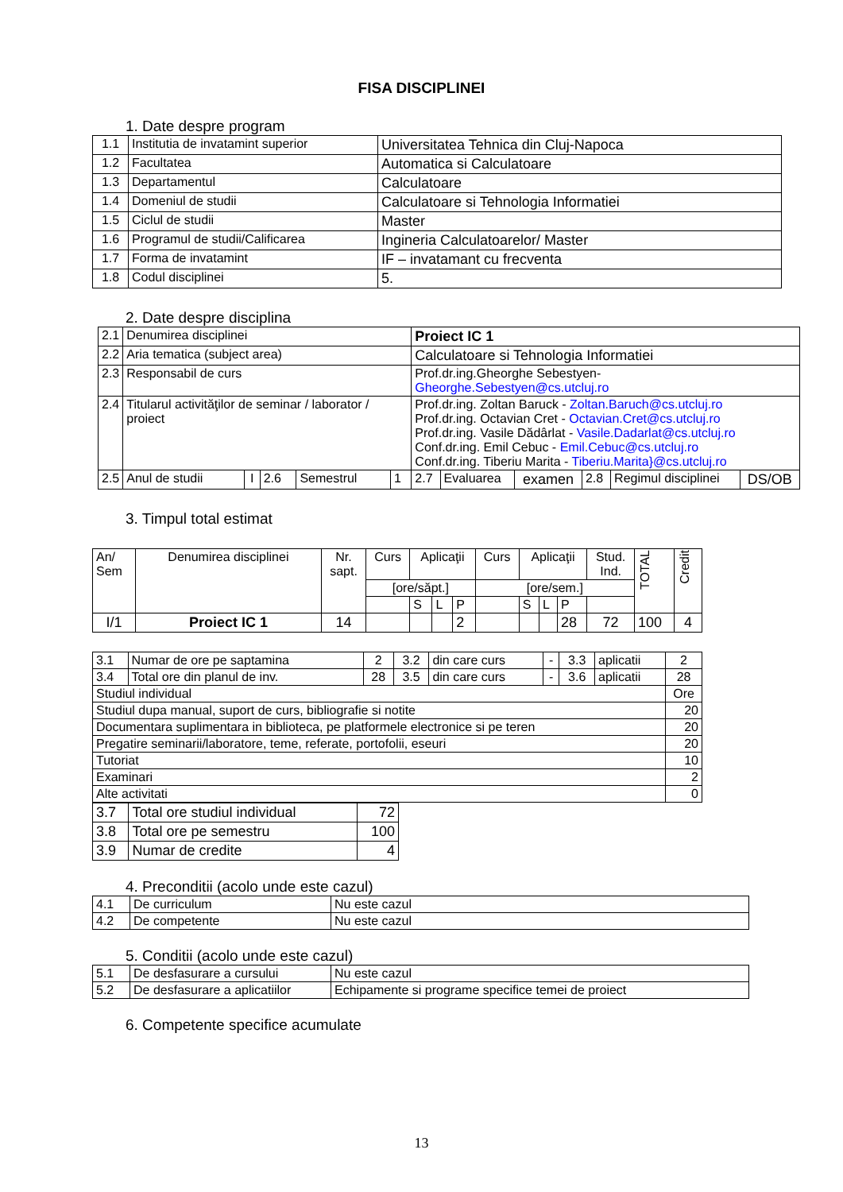FISA DISCIPLINEI
1. Date despre program
| 1.1 | Institutia de invatamint superior | Universitatea Tehnica din Cluj-Napoca |
| 1.2 | Facultatea | Automatica si Calculatoare |
| 1.3 | Departamentul | Calculatoare |
| 1.4 | Domeniul de studii | Calculatoare si Tehnologia Informatiei |
| 1.5 | Ciclul de studii | Master |
| 1.6 | Programul de studii/Calificarea | Ingineria Calculatoarelor/ Master |
| 1.7 | Forma de invatamint | IF – invatamant cu frecventa |
| 1.8 | Codul disciplinei | 5. |
2. Date despre disciplina
| 2.1 | Denumirea disciplinei | | | | | Proiect IC 1 | | | | | |
| 2.2 | Aria tematica (subject area) | | | | | Calculatoare si Tehnologia Informatiei | | | | | |
| 2.3 | Responsabil de curs | | | | | Prof.dr.ing.Gheorghe Sebestyen- Gheorghe.Sebestyen@cs.utcluj.ro | | | | | |
| 2.4 | Titularul activităţilor de seminar / laborator / proiect | | | | | Prof.dr.ing. Zoltan Baruck - Zoltan.Baruch@cs.utcluj.ro Prof.dr.ing. Octavian Cret - Octavian.Cret@cs.utcluj.ro Prof.dr.ing. Vasile Dădârlat - Vasile.Dadarlat@cs.utcluj.ro Conf.dr.ing. Emil Cebuc - Emil.Cebuc@cs.utcluj.ro Conf.dr.ing. Tiberiu Marita - Tiberiu.Marita}@cs.utcluj.ro | | | | | |
| 2.5 | Anul de studii | I | 2.6 | Semestrul | 1 | 2.7 | Evaluarea | examen | 2.8 | Regimul disciplinei | DS/OB |
3. Timpul total estimat
| An/ Sem | Denumirea disciplinei | Nr. sapt. | Curs | Aplicaţii | | | Curs | Aplicaţii | | | Stud. Ind. | TOTAL | Credit |
| | | | [ore/săpt.] | | | | [ore/sem.] | | | | | | |
| | | | | S | L | P | | S | L | P | | | |
| I/1 | Proiect IC 1 | 14 | | | | 2 | | | | 28 | 72 | 100 | 4 |
| 3.1 | Numar de ore pe saptamina | 2 | 3.2 | din care curs | - | 3.3 | aplicatii | 2 |
| 3.4 | Total ore din planul de inv. | 28 | 3.5 | din care curs | - | 3.6 | aplicatii | 28 |
| Studiul individual | | | | | | | | Ore |
| Studiul dupa manual, suport de curs, bibliografie si notite | | | | | | | | 20 |
| Documentara suplimentara in biblioteca, pe platformele electronice si pe teren | | | | | | | | 20 |
| Pregatire seminarii/laboratore, teme, referate, portofolii, eseuri | | | | | | | | 20 |
| Tutoriat | | | | | | | | 10 |
| Examinari | | | | | | | | 2 |
| Alte activitati | | | | | | | | 0 |
| 3.7 | Total ore studiul individual | 72 |
| 3.8 | Total ore pe semestru | 100 |
| 3.9 | Numar de credite | 4 |
4. Preconditii (acolo unde este cazul)
| 4.1 | De curriculum | Nu este cazul |
| 4.2 | De competente | Nu este cazul |
5. Conditii (acolo unde este cazul)
| 5.1 | De desfasurare a cursului | Nu este cazul |
| 5.2 | De desfasurare a aplicatiilor | Echipamente si programe specifice temei de proiect |
6. Competente specifice acumulate
13